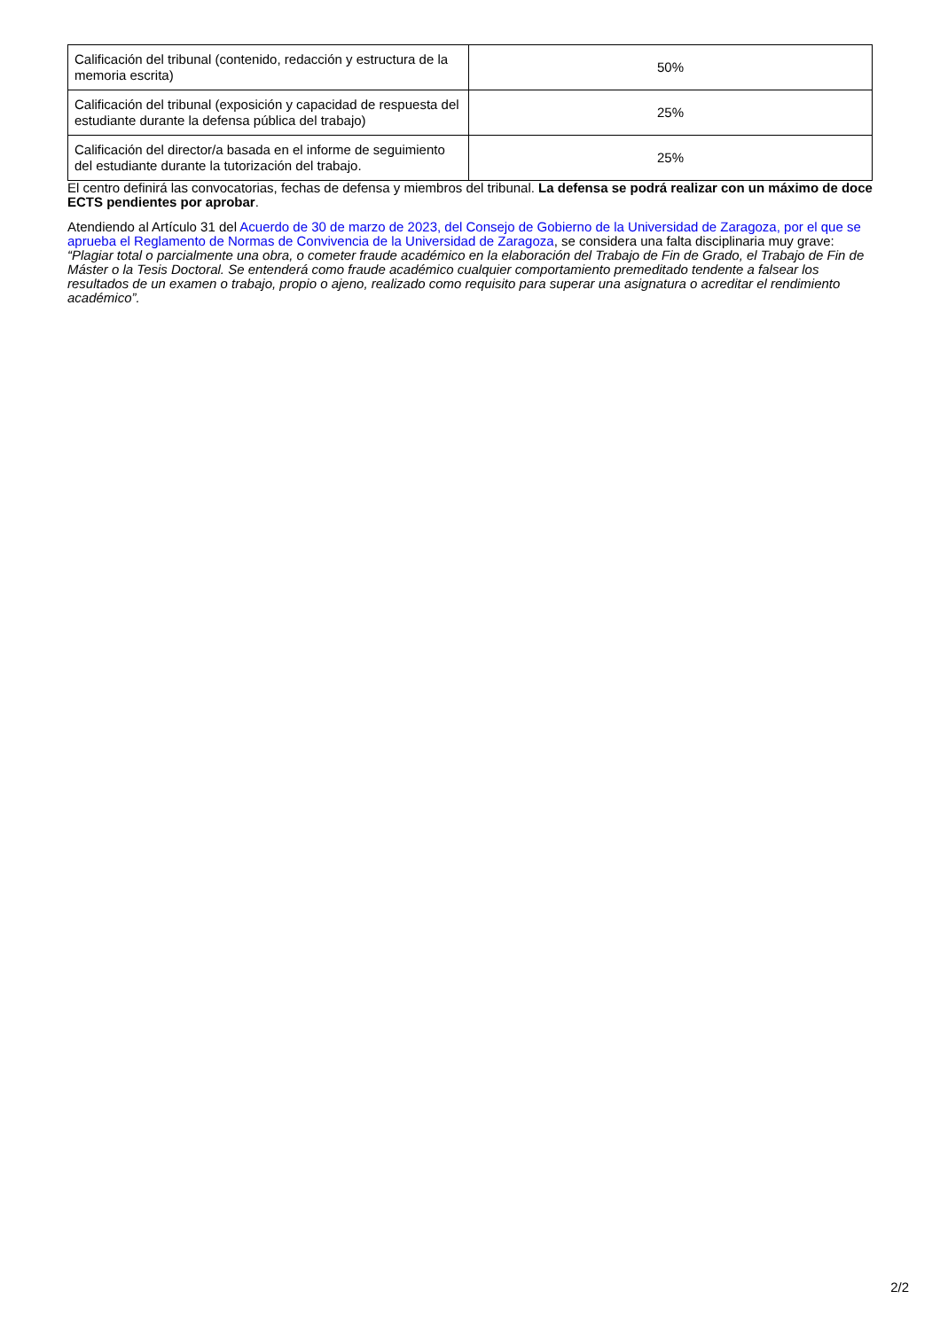| Calificación del tribunal (contenido, redacción y estructura de la memoria escrita) | 50% |
| Calificación del tribunal (exposición y capacidad de respuesta del estudiante durante la defensa pública del trabajo) | 25% |
| Calificación del director/a basada en el informe de seguimiento del estudiante durante la tutorización del trabajo. | 25% |
El centro definirá las convocatorias, fechas de defensa y miembros del tribunal. La defensa se podrá realizar con un máximo de doce ECTS pendientes por aprobar.
Atendiendo al Artículo 31 del Acuerdo de 30 de marzo de 2023, del Consejo de Gobierno de la Universidad de Zaragoza, por el que se aprueba el Reglamento de Normas de Convivencia de la Universidad de Zaragoza, se considera una falta disciplinaria muy grave: “Plagiar total o parcialmente una obra, o cometer fraude académico en la elaboración del Trabajo de Fin de Grado, el Trabajo de Fin de Máster o la Tesis Doctoral. Se entenderá como fraude académico cualquier comportamiento premeditado tendente a falsear los resultados de un examen o trabajo, propio o ajeno, realizado como requisito para superar una asignatura o acreditar el rendimiento académico”.
2/2